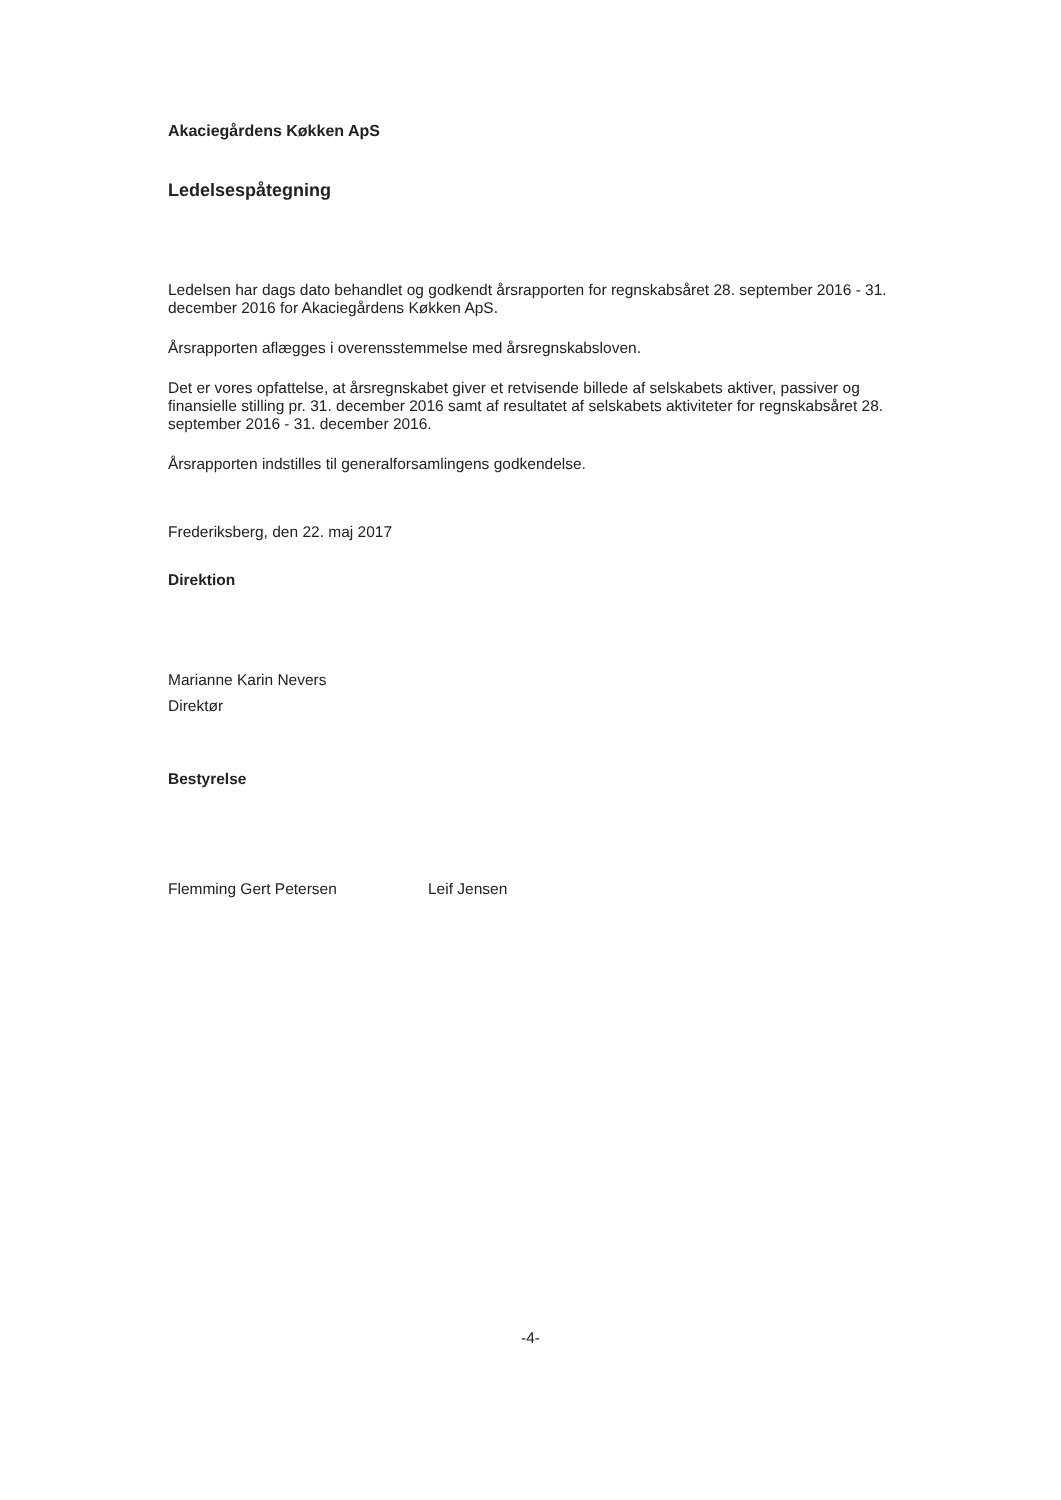Akaciegårdens Køkken ApS
Ledelsespåtegning
Ledelsen har dags dato behandlet og godkendt årsrapporten for regnskabsåret 28. september 2016 - 31. december 2016 for Akaciegårdens Køkken ApS.
Årsrapporten aflægges i overensstemmelse med årsregnskabsloven.
Det er vores opfattelse, at årsregnskabet giver et retvisende billede af selskabets aktiver, passiver og finansielle stilling pr. 31. december 2016 samt af resultatet af selskabets aktiviteter for regnskabsåret 28. september 2016 - 31. december 2016.
Årsrapporten indstilles til generalforsamlingens godkendelse.
Frederiksberg, den 22. maj 2017
Direktion
Marianne Karin Nevers
Direktør
Bestyrelse
Flemming Gert Petersen Leif Jensen
-4-